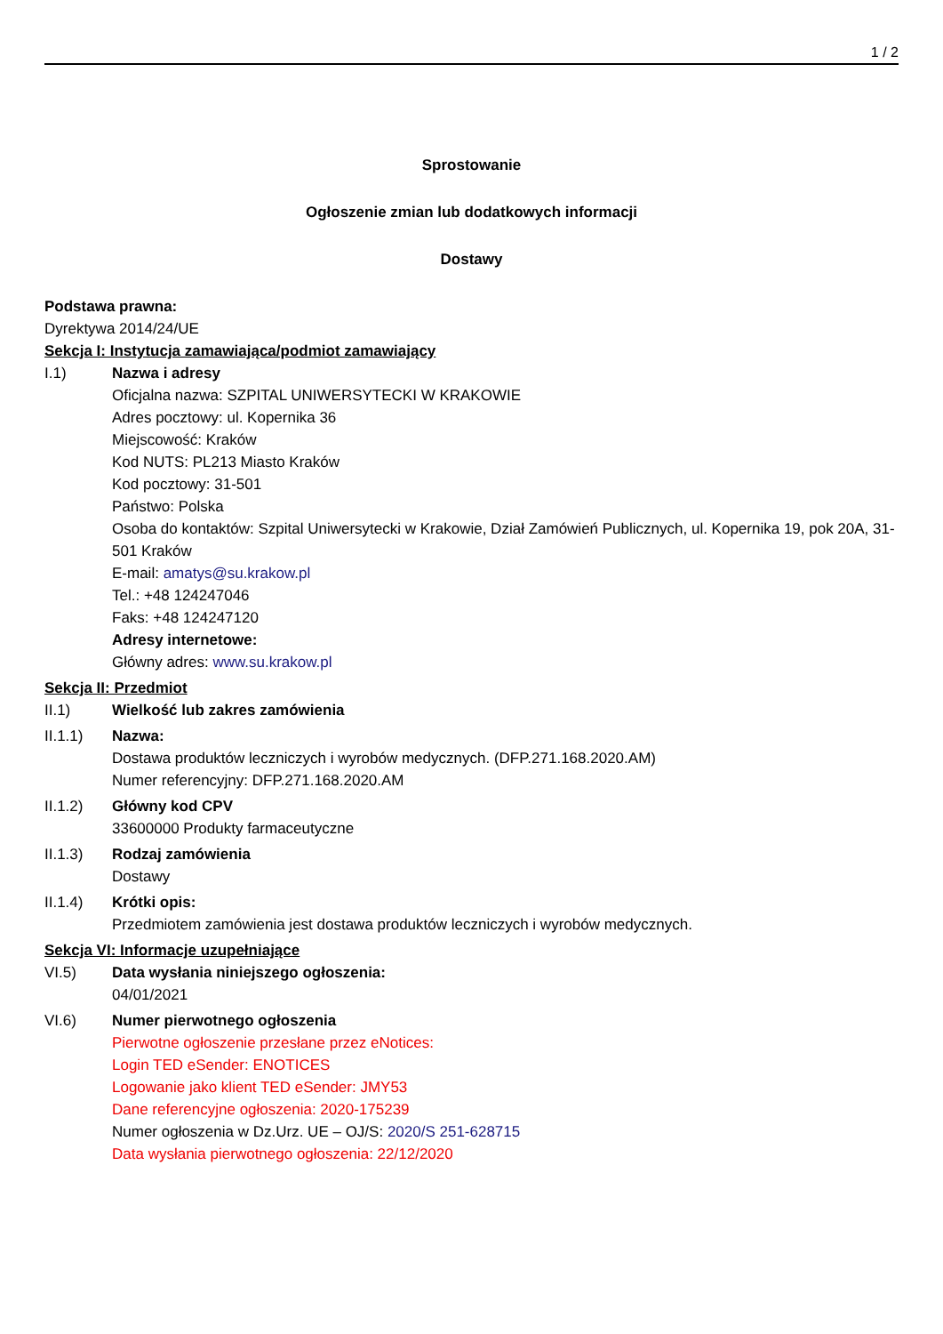1 / 2
Sprostowanie
Ogłoszenie zmian lub dodatkowych informacji
Dostawy
Podstawa prawna:
Dyrektywa 2014/24/UE
Sekcja I: Instytucja zamawiająca/podmiot zamawiający
I.1) Nazwa i adresy
Oficjalna nazwa: SZPITAL UNIWERSYTECKI W KRAKOWIE
Adres pocztowy: ul. Kopernika 36
Miejscowość: Kraków
Kod NUTS: PL213 Miasto Kraków
Kod pocztowy: 31-501
Państwo: Polska
Osoba do kontaktów: Szpital Uniwersytecki w Krakowie, Dział Zamówień Publicznych, ul. Kopernika 19, pok 20A, 31-501 Kraków
E-mail: amatys@su.krakow.pl
Tel.: +48 124247046
Faks: +48 124247120
Adresy internetowe:
Główny adres: www.su.krakow.pl
Sekcja II: Przedmiot
II.1) Wielkość lub zakres zamówienia
II.1.1) Nazwa:
Dostawa produktów leczniczych i wyrobów medycznych. (DFP.271.168.2020.AM)
Numer referencyjny: DFP.271.168.2020.AM
II.1.2) Główny kod CPV
33600000 Produkty farmaceutyczne
II.1.3) Rodzaj zamówienia
Dostawy
II.1.4) Krótki opis:
Przedmiotem zamówienia jest dostawa produktów leczniczych i wyrobów medycznych.
Sekcja VI: Informacje uzupełniające
VI.5) Data wysłania niniejszego ogłoszenia:
04/01/2021
VI.6) Numer pierwotnego ogłoszenia
Pierwotne ogłoszenie przesłane przez eNotices:
Login TED eSender: ENOTICES
Logowanie jako klient TED eSender: JMY53
Dane referencyjne ogłoszenia: 2020-175239
Numer ogłoszenia w Dz.Urz. UE – OJ/S: 2020/S 251-628715
Data wysłania pierwotnego ogłoszenia: 22/12/2020